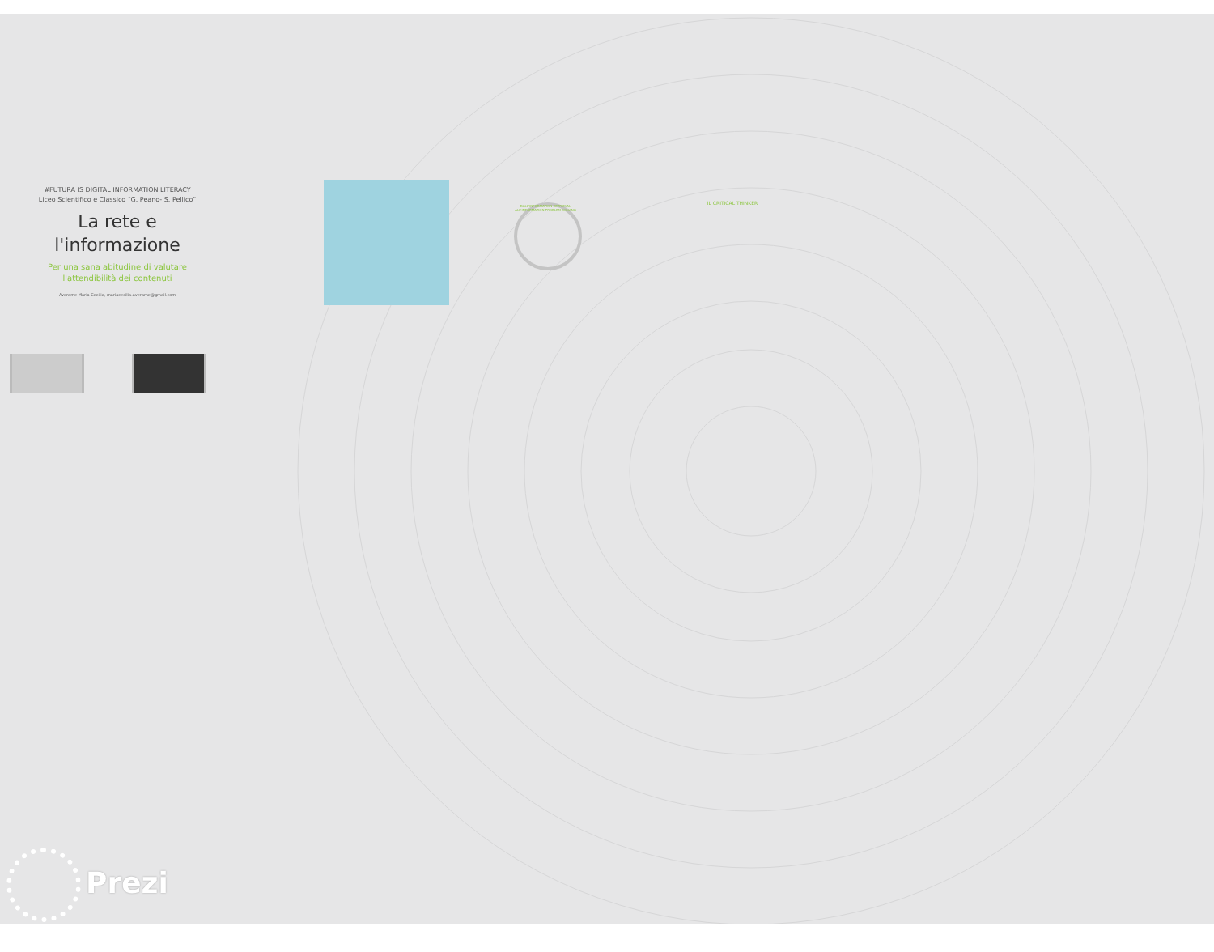#FUTURA IS DIGITAL INFORMATION LITERACY
Liceo Scientifico e Classico “G. Peano- S. Pellico”
La rete e
l'informazione
Per una sana abitudine di valutare
l'attendibilità dei contenuti
Averame Maria Cecilia, mariacecilia.averame@gmail.com
DALL'INFORMATION RETRIEVAL ALL'INFORMATION PROBLEM SOLVING
IL CRITICAL THINKER
Prezi